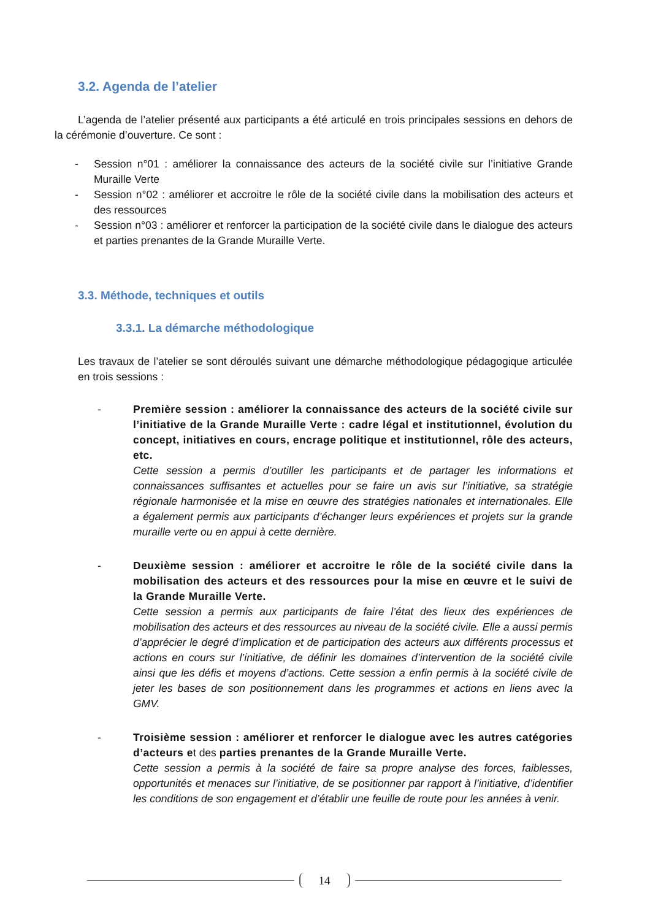3.2. Agenda de l’atelier
L’agenda de l’atelier présenté aux participants a été articulé en trois principales sessions en dehors de la cérémonie d’ouverture. Ce sont :
- Session n°01 : améliorer la connaissance des acteurs de la société civile sur l’initiative Grande Muraille Verte
- Session n°02 : améliorer et accroitre le rôle de la société civile dans la mobilisation des acteurs et des ressources
- Session n°03 : améliorer et renforcer la participation de la société civile dans le dialogue des acteurs et parties prenantes de la Grande Muraille Verte.
3.3. Méthode, techniques et outils
3.3.1. La démarche méthodologique
Les travaux de l’atelier se sont déroulés suivant une démarche méthodologique pédagogique articulée en trois sessions :
- Première session : améliorer la connaissance des acteurs de la société civile sur l’initiative de la Grande Muraille Verte : cadre légal et institutionnel, évolution du concept, initiatives en cours, encrage politique et institutionnel, rôle des acteurs, etc.
Cette session a permis d’outiller les participants et de partager les informations et connaissances suffisantes et actuelles pour se faire un avis sur l’initiative, sa stratégie régionale harmonisée et la mise en œuvre des stratégies nationales et internationales. Elle a également permis aux participants d’échanger leurs expériences et projets sur la grande muraille verte ou en appui à cette dernière.
- Deuxième session : améliorer et accroitre le rôle de la société civile dans la mobilisation des acteurs et des ressources pour la mise en œuvre et le suivi de la Grande Muraille Verte.
Cette session a permis aux participants de faire l’état des lieux des expériences de mobilisation des acteurs et des ressources au niveau de la société civile. Elle a aussi permis d’apprécier le degré d’implication et de participation des acteurs aux différents processus et actions en cours sur l’initiative, de définir les domaines d’intervention de la société civile ainsi que les défis et moyens d’actions. Cette session a enfin permis à la société civile de jeter les bases de son positionnement dans les programmes et actions en liens avec la GMV.
- Troisième session : améliorer et renforcer le dialogue avec les autres catégories d’acteurs et des parties prenantes de la Grande Muraille Verte.
Cette session a permis à la société de faire sa propre analyse des forces, faiblesses, opportunités et menaces sur l’initiative, de se positionner par rapport à l’initiative, d’identifier les conditions de son engagement et d’établir une feuille de route pour les années à venir.
14